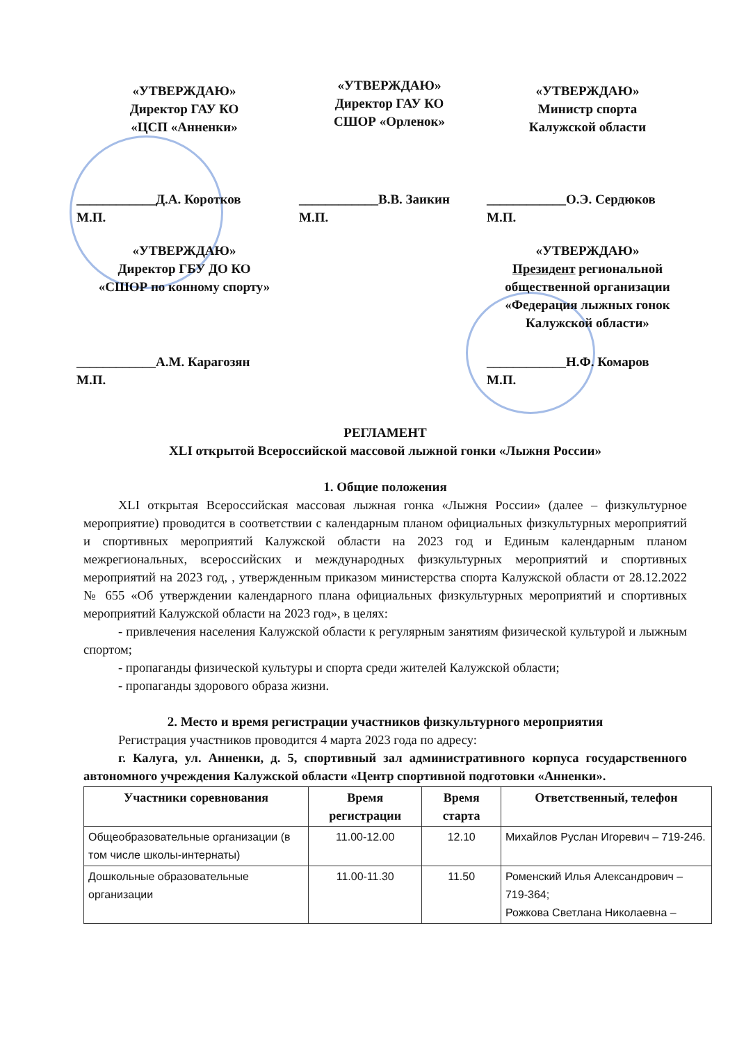«УТВЕРЖДАЮ»
Директор ГАУ КО
«ЦСП «Анненки»
«УТВЕРЖДАЮ»
Директор ГАУ КО
СШОР «Орленок»
«УТВЕРЖДАЮ»
Министр спорта
Калужской области
____________Д.А. Коротков
М.П.
____________В.В. Заикин
М.П.
____________О.Э. Сердюков
М.П.
«УТВЕРЖДАЮ»
Директор ГБУ ДО КО
«СШОР по конному спорту»
«УТВЕРЖДАЮ»
Президент региональной общественной организации «Федерация лыжных гонок Калужской области»
____________А.М. Карагозян
М.П.
____________Н.Ф. Комаров
М.П.
РЕГЛАМЕНТ
XLI открытой Всероссийской массовой лыжной гонки «Лыжня России»
1. Общие положения
XLI открытая Всероссийская массовая лыжная гонка «Лыжня России» (далее – физкультурное мероприятие) проводится в соответствии с календарным планом официальных физкультурных мероприятий и спортивных мероприятий Калужской области на 2023 год и Единым календарным планом межрегиональных, всероссийских и международных физкультурных мероприятий и спортивных мероприятий на 2023 год, , утвержденным приказом министерства спорта Калужской области от 28.12.2022 № 655 «Об утверждении календарного плана официальных физкультурных мероприятий и спортивных мероприятий Калужской области на 2023 год», в целях:
- привлечения населения Калужской области к регулярным занятиям физической культурой и лыжным спортом;
- пропаганды физической культуры и спорта среди жителей Калужской области;
- пропаганды здорового образа жизни.
2. Место и время регистрации участников физкультурного мероприятия
Регистрация участников проводится 4 марта 2023 года по адресу:
г. Калуга, ул. Анненки, д. 5, спортивный зал административного корпуса государственного автономного учреждения Калужской области «Центр спортивной подготовки «Анненки».
| Участники соревнования | Время регистрации | Время старта | Ответственный, телефон |
| --- | --- | --- | --- |
| Общеобразовательные организации (в том числе школы-интернаты) | 11.00-12.00 | 12.10 | Михайлов Руслан Игоревич – 719-246. |
| Дошкольные образовательные организации | 11.00-11.30 | 11.50 | Роменский Илья Александрович – 719-364; Рожкова Светлана Николаевна – |